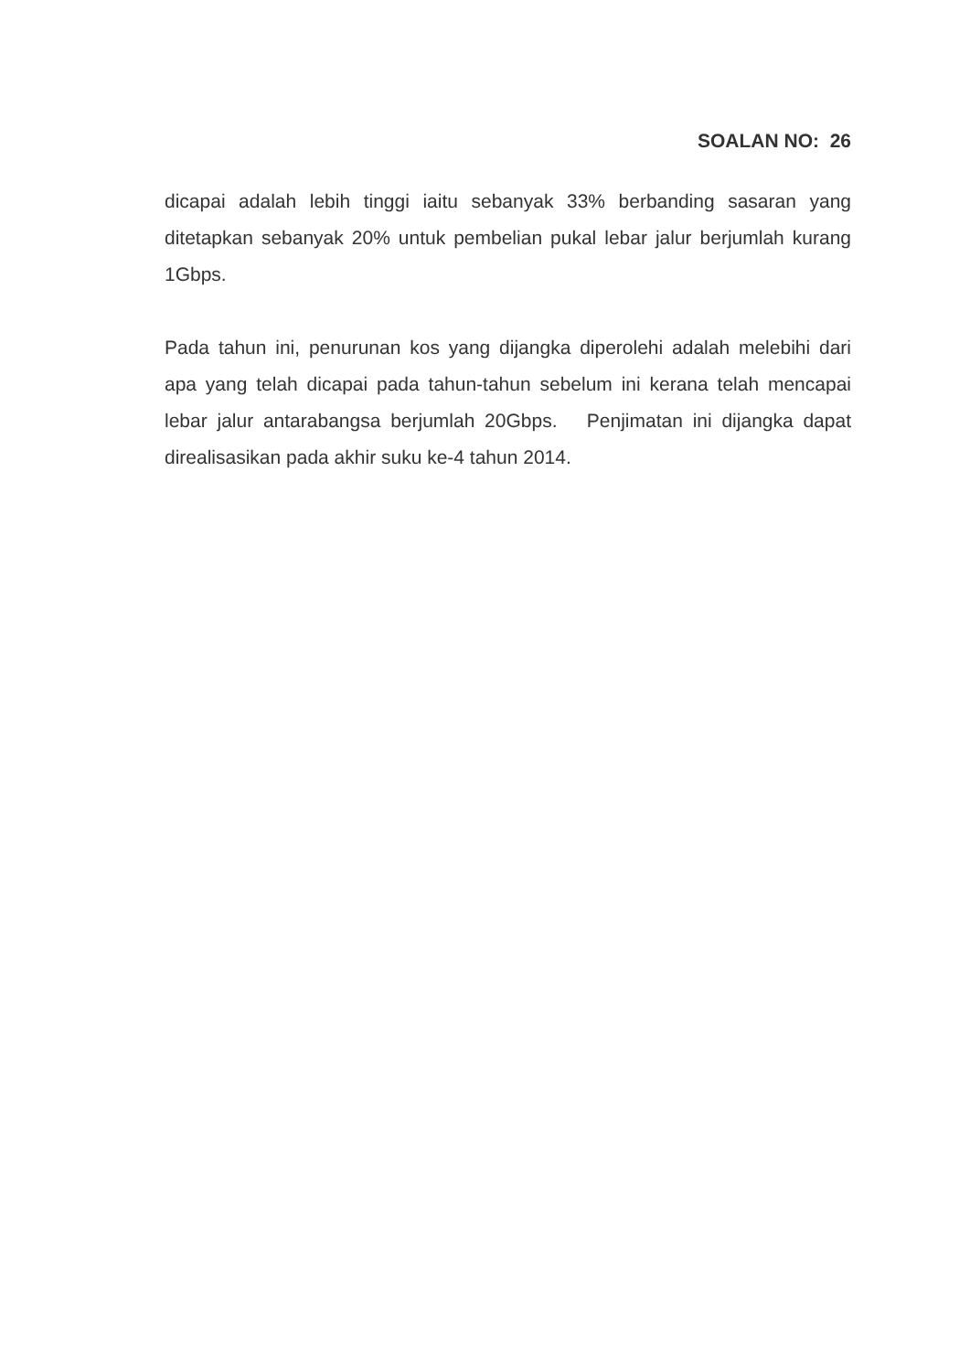SOALAN NO: 26
dicapai adalah lebih tinggi iaitu sebanyak 33% berbanding sasaran yang ditetapkan sebanyak 20% untuk pembelian pukal lebar jalur berjumlah kurang 1Gbps.
Pada tahun ini, penurunan kos yang dijangka diperolehi adalah melebihi dari apa yang telah dicapai pada tahun-tahun sebelum ini kerana telah mencapai lebar jalur antarabangsa berjumlah 20Gbps. Penjimatan ini dijangka dapat direalisasikan pada akhir suku ke-4 tahun 2014.